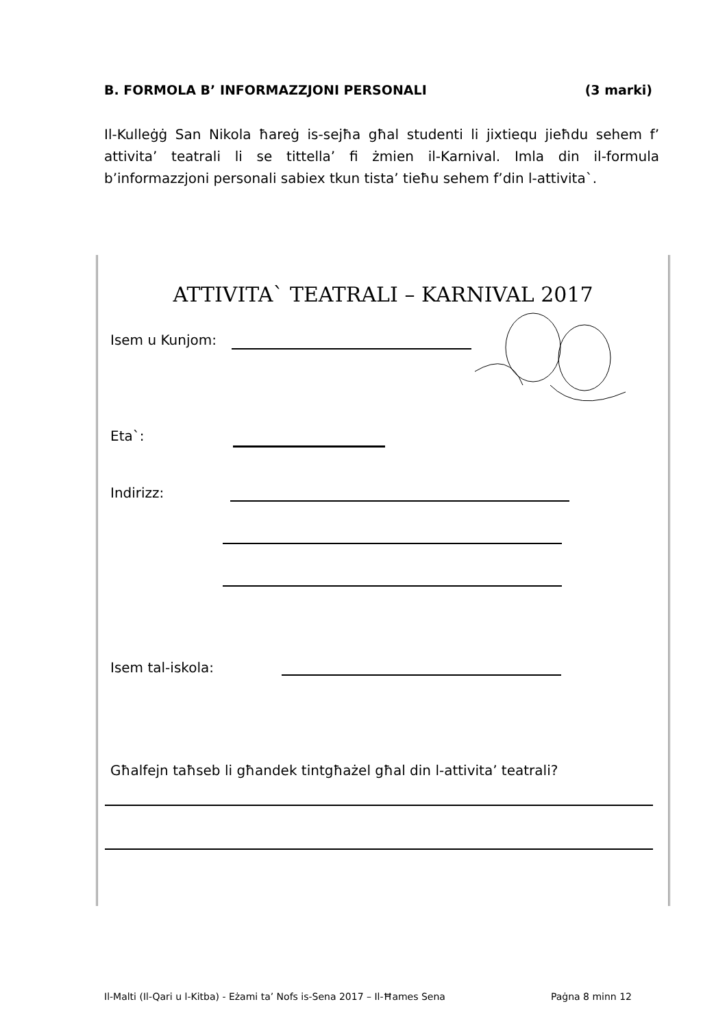B. FORMOLA B’ INFORMAZZJONI PERSONALI (3 marki)
Il-Kulleġġ San Nikola ħareġ is-sejħa għal studenti li jixtiequ jieħdu sehem f’ attivita’ teatrali li se tittella’ fi żmien il-Karnival. Imla din il-formula b’informazzjoni personali sabiex tkun tista’ tieħu sehem f’din l-attivita`.
ATTIVITA` TEATRALI – KARNIVAL 2017
Isem u Kunjom:
Eta`:
Indirizz:
Isem tal-iskola:
Għalfejn taħseb li għandek tintgħażel għal din l-attivita’ teatrali?
Il-Malti (Il-Qari u l-Kitba) - Eżami ta’ Nofs is-Sena 2017 – Il-Ħames Sena Paġna 8 minn 12